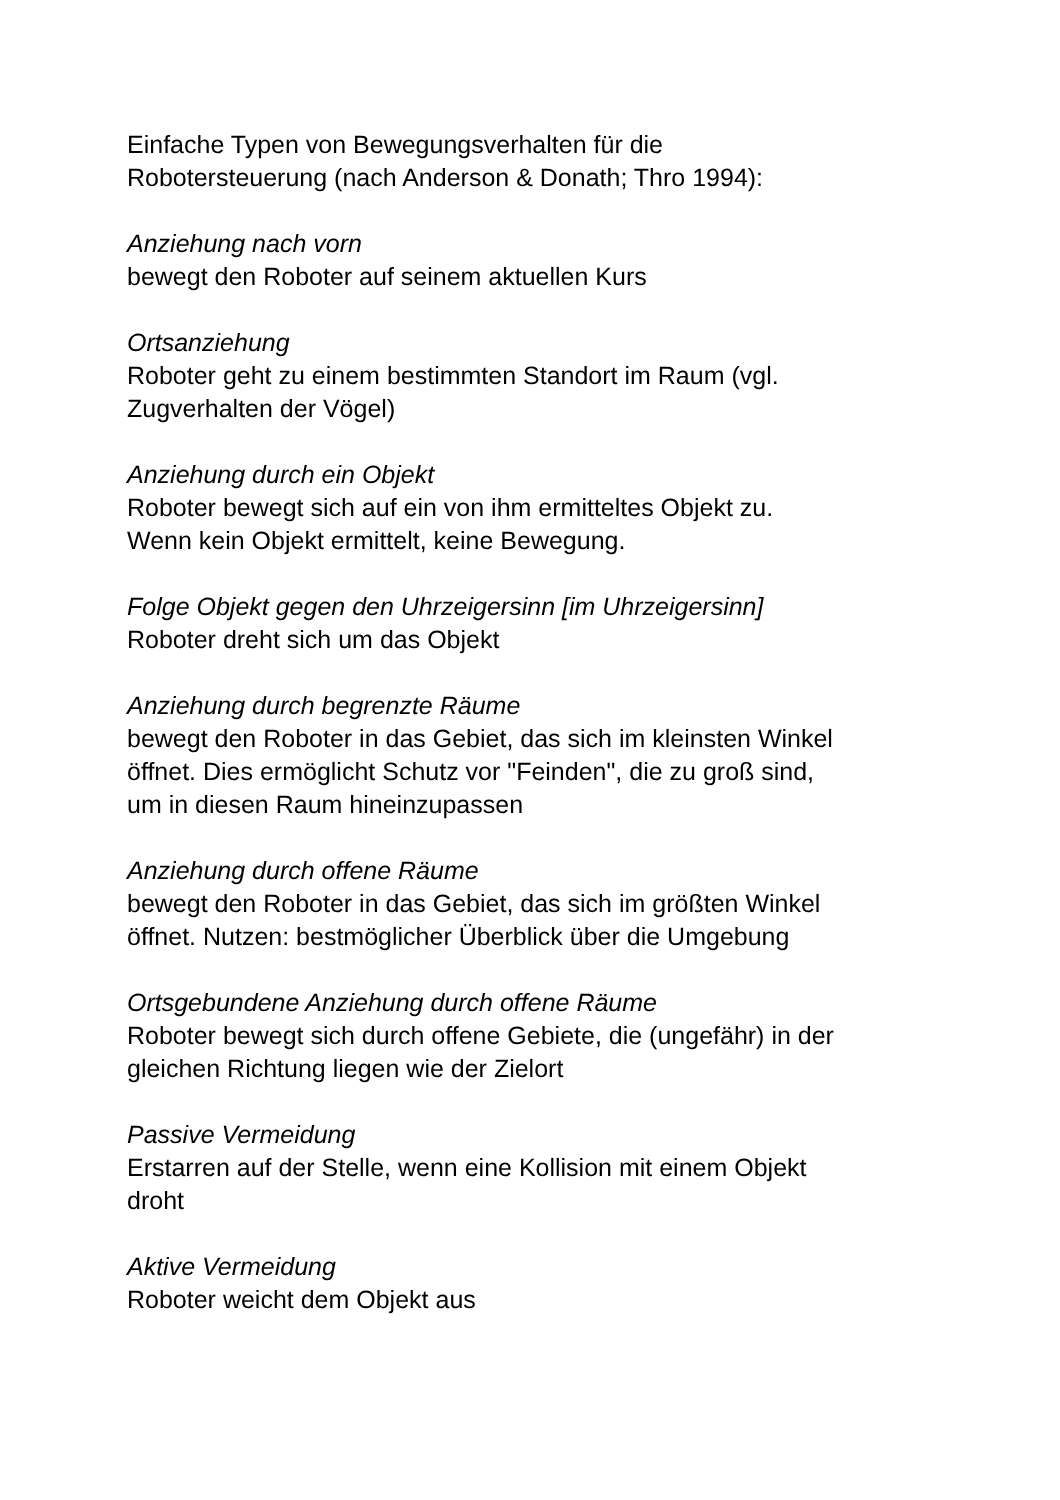Einfache Typen von Bewegungsverhalten für die
Robotersteuerung (nach Anderson & Donath; Thro 1994):
Anziehung nach vorn
bewegt den Roboter auf seinem aktuellen Kurs
Ortsanziehung
Roboter geht zu einem bestimmten Standort im Raum (vgl.
Zugverhalten der Vögel)
Anziehung durch ein Objekt
Roboter bewegt sich auf ein von ihm ermitteltes Objekt zu.
Wenn kein Objekt ermittelt, keine Bewegung.
Folge Objekt gegen den Uhrzeigersinn [im Uhrzeigersinn]
Roboter dreht sich um das Objekt
Anziehung durch begrenzte Räume
bewegt den Roboter in das Gebiet, das sich im kleinsten Winkel
öffnet. Dies ermöglicht Schutz vor "Feinden", die zu groß sind,
um in diesen Raum hineinzupassen
Anziehung durch offene Räume
bewegt den Roboter in das Gebiet, das sich im größten Winkel
öffnet. Nutzen: bestmöglicher Überblick über die Umgebung
Ortsgebundene Anziehung durch offene Räume
Roboter bewegt sich durch offene Gebiete, die (ungefähr) in der
gleichen Richtung liegen wie der Zielort
Passive Vermeidung
Erstarren auf der Stelle, wenn eine Kollision mit einem Objekt
droht
Aktive Vermeidung
Roboter weicht dem Objekt aus